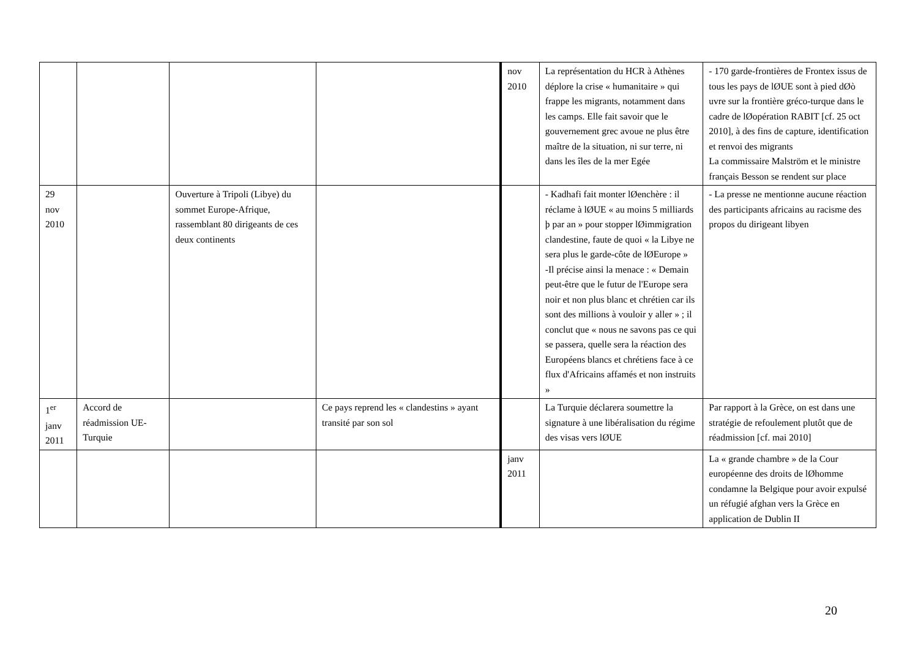| | | | | nov 2010 | La représentation du HCR à Athènes déplore la crise « humanitaire » qui frappe les migrants, notamment dans les camps. Elle fait savoir que le gouvernement grec avoue ne plus être maître de la situation, ni sur terre, ni dans les îles de la mer Egée | - 170 garde-frontières de Frontex issus de tous les pays de lØUE sont à pied dØò uvre sur la frontière gréco-turque dans le cadre de lØopération RABIT [cf. 25 oct 2010], à des fins de capture, identification et renvoi des migrants La commissaire Malström et le ministre français Besson se rendent sur place |
| 29 nov 2010 | | Ouverture à Tripoli (Libye) du sommet Europe-Afrique, rassemblant 80 dirigeants de ces deux continents | | | - Kadhafi fait monter lØenchère : il réclame à lØUE « au moins 5 milliards þ par an » pour stopper lØimmigration clandestine, faute de quoi « la Libye ne sera plus le garde-côte de lØEurope » -Il précise ainsi la menace : « Demain peut-être que le futur de l'Europe sera noir et non plus blanc et chrétien car ils sont des millions à vouloir y aller » ; il conclut que « nous ne savons pas ce qui se passera, quelle sera la réaction des Européens blancs et chrétiens face à ce flux d'Africains affamés et non instruits » | - La presse ne mentionne aucune réaction des participants africains au racisme des propos du dirigeant libyen |
| 1<sup>er</sup> janv 2011 | Accord de réadmission UE-Turquie | | Ce pays reprend les « clandestins » ayant transité par son sol | | La Turquie déclarera soumettre la signature à une libéralisation du régime des visas vers lØUE | Par rapport à la Grèce, on est dans une stratégie de refoulement plutôt que de réadmission [cf. mai 2010] |
| | | | | janv 2011 | | La « grande chambre » de la Cour européenne des droits de lØhomme condamne la Belgique pour avoir expulsé un réfugié afghan vers la Grèce en application de Dublin II |
20